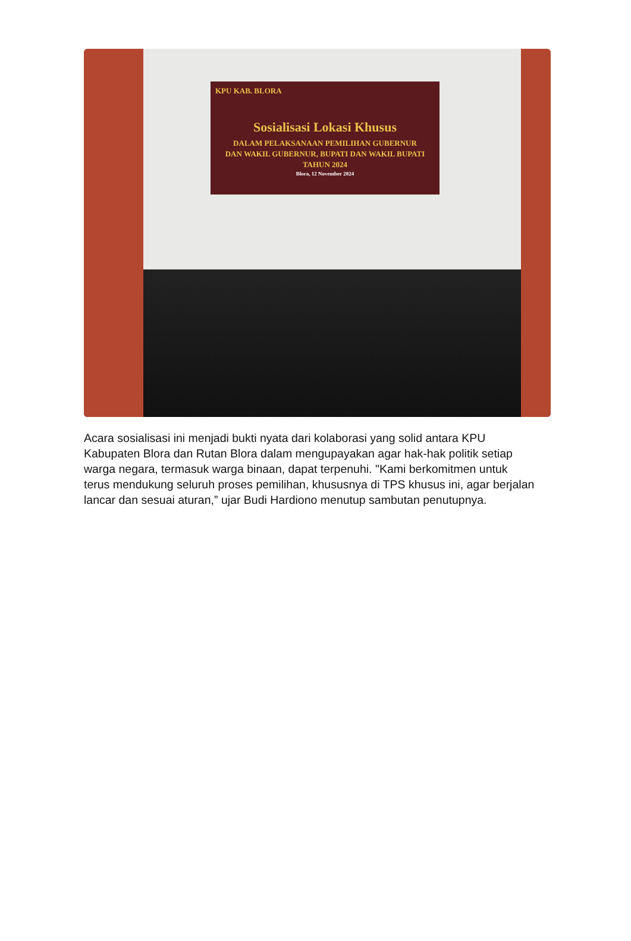KPU KAB. BLORA
Sosialisasi Lokasi Khusus
DALAM PELAKSANAAN PEMILIHAN GUBERNUR
DAN WAKIL GUBERNUR, BUPATI DAN WAKIL BUPATI
TAHUN 2024
Blora, 12 November 2024
Acara sosialisasi ini menjadi bukti nyata dari kolaborasi yang solid antara KPU Kabupaten Blora dan Rutan Blora dalam mengupayakan agar hak-hak politik setiap warga negara, termasuk warga binaan, dapat terpenuhi. "Kami berkomitmen untuk terus mendukung seluruh proses pemilihan, khususnya di TPS khusus ini, agar berjalan lancar dan sesuai aturan,” ujar Budi Hardiono menutup sambutan penutupnya.